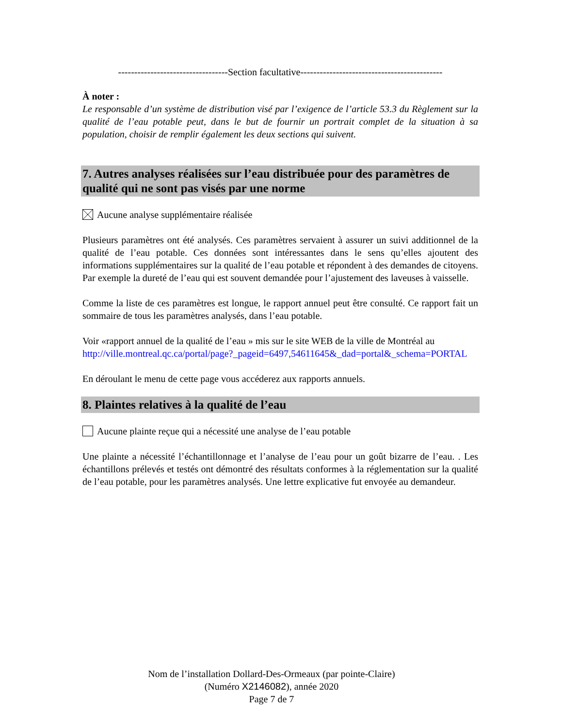----------------------------------Section facultative--------------------------------------------
À noter :
Le responsable d’un système de distribution visé par l’exigence de l’article 53.3 du Règlement sur la qualité de l’eau potable peut, dans le but de fournir un portrait complet de la situation à sa population, choisir de remplir également les deux sections qui suivent.
7. Autres analyses réalisées sur l’eau distribuée pour des paramètres de qualité qui ne sont pas visés par une norme
Aucune analyse supplémentaire réalisée
Plusieurs paramètres ont été analysés. Ces paramètres servaient à assurer un suivi additionnel de la qualité de l’eau potable. Ces données sont intéressantes dans le sens qu’elles ajoutent des informations supplémentaires sur la qualité de l’eau potable et répondent à des demandes de citoyens. Par exemple la dureté de l’eau qui est souvent demandée pour l’ajustement des laveuses à vaisselle.
Comme la liste de ces paramètres est longue, le rapport annuel peut être consulté. Ce rapport fait un sommaire de tous les paramètres analysés, dans l’eau potable.
Voir «rapport annuel de la qualité de l’eau » mis sur le site WEB de la ville de Montréal au
http://ville.montreal.qc.ca/portal/page?_pageid=6497,54611645&_dad=portal&_schema=PORTAL
En déroulant le menu de cette page vous accéderez aux rapports annuels.
8. Plaintes relatives à la qualité de l’eau
Aucune plainte reçue qui a nécessité une analyse de l’eau potable
Une plainte a nécessité l’échantillonnage et l’analyse de l’eau pour un goût bizarre de l’eau. . Les échantillons prélevés et testés ont démontré des résultats conformes à la réglementation sur la qualité de l’eau potable, pour les paramètres analysés. Une lettre explicative fut envoyée au demandeur.
Nom de l’installation Dollard-Des-Ormeaux (par pointe-Claire)
(Numéro X2146082), année 2020
Page 7 de 7